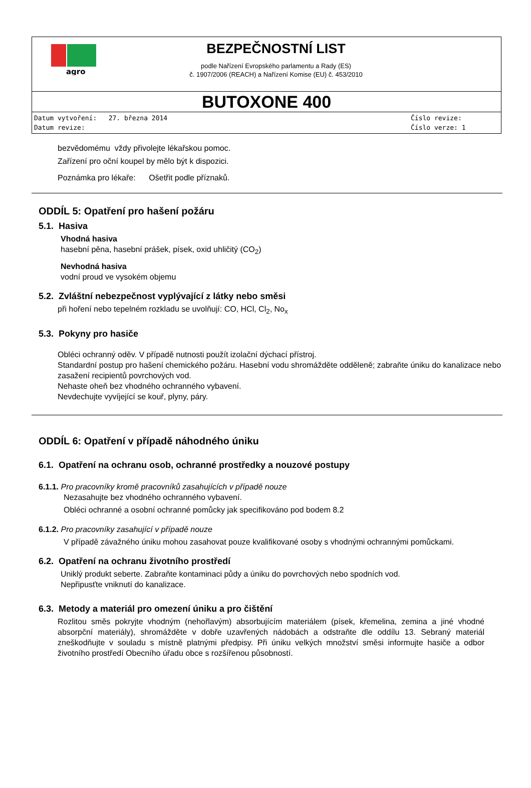agro
BEZPEČNOSTNÍ LIST
podle Nařízení Evropského parlamentu a Rady (ES)
č. 1907/2006 (REACH) a Nařízení Komise (EU) č. 453/2010
BUTOXONE 400
Datum vytvoření: 27. března 2014
Datum revize:
Číslo revize:
Číslo verze: 1
bezvědomému vždy přivolejte lékařskou pomoc.
Zařízení pro oční koupel by mělo být k dispozici.
Poznámka pro lékaře: Ošetřit podle příznaků.
ODDÍL 5: Opatření pro hašení požáru
5.1. Hasiva
Vhodná hasiva
hasební pěna, hasební prášek, písek, oxid uhličitý (CO<sub>2</sub>)
Nevhodná hasiva
vodní proud ve vysokém objemu
5.2. Zvláštní nebezpečnost vyplývající z látky nebo směsi
při hoření nebo tepelném rozkladu se uvolňují: CO, HCl, Cl<sub>2</sub>, No<sub>x</sub>
5.3. Pokyny pro hasiče
Obléci ochranný oděv. V případě nutnosti použít izolační dýchací přístroj.
Standardní postup pro hašení chemického požáru. Hasební vodu shromážděte odděleně; zabraňte úniku do kanalizace nebo zasažení recipientů povrchových vod.
Nehaste oheň bez vhodného ochranného vybavení.
Nevdechujte vyvíjející se kouř, plyny, páry.
ODDÍL 6: Opatření v případě náhodného úniku
6.1. Opatření na ochranu osob, ochranné prostředky a nouzové postupy
6.1.1. Pro pracovníky kromě pracovníků zasahujících v případě nouze
Nezasahujte bez vhodného ochranného vybavení.
Obléci ochranné a osobní ochranné pomůcky jak specifikováno pod bodem 8.2
6.1.2. Pro pracovníky zasahující v případě nouze
V případě závažného úniku mohou zasahovat pouze kvalifikované osoby s vhodnými ochrannými pomůckami.
6.2. Opatření na ochranu životního prostředí
Uniklý produkt seberte. Zabraňte kontaminaci půdy a úniku do povrchových nebo spodních vod.
Nepřipusťte vniknutí do kanalizace.
6.3. Metody a materiál pro omezení úniku a pro čištění
Rozlitou směs pokryjte vhodným (nehořlavým) absorbujícím materiálem (písek, křemelina, zemina a jiné vhodné absorpční materiály), shromážděte v dobře uzavřených nádobách a odstraňte dle oddílu 13. Sebraný materiál zneškodňujte v souladu s místně platnými předpisy. Při úniku velkých množství směsi informujte hasiče a odbor životního prostředí Obecního úřadu obce s rozšířenou působností.